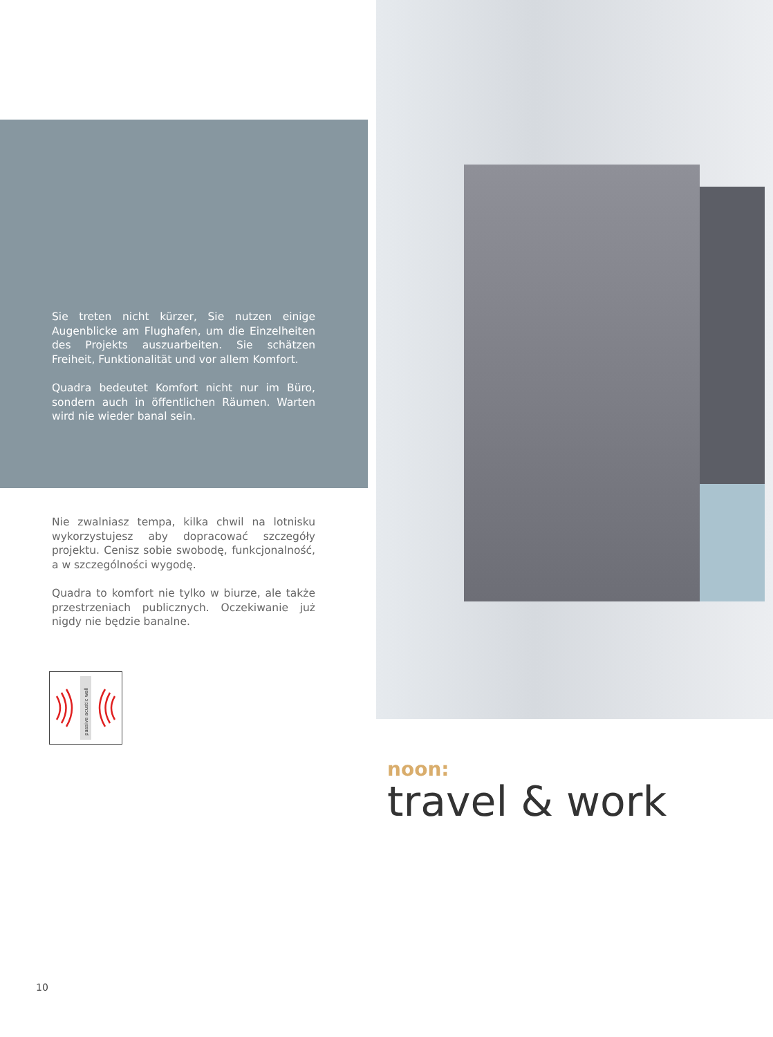Sie treten nicht kürzer, Sie nutzen einige Augenblicke am Flughafen, um die Einzelheiten des Projekts auszuarbeiten. Sie schätzen Freiheit, Funktionalität und vor allem Komfort.
Quadra bedeutet Komfort nicht nur im Büro, sondern auch in öffentlichen Räumen. Warten wird nie wieder banal sein.
Nie zwalniasz tempa, kilka chwil na lotnisku wykorzystujesz aby dopracować szczegóły projektu. Cenisz sobie swobodę, funkcjonalność, a w szczególności wygodę.
Quadra to komfort nie tylko w biurze, ale także przestrzeniach publicznych. Oczekiwanie już nigdy nie będzie banalne.
passive acustic wall
noon:
travel & work
10